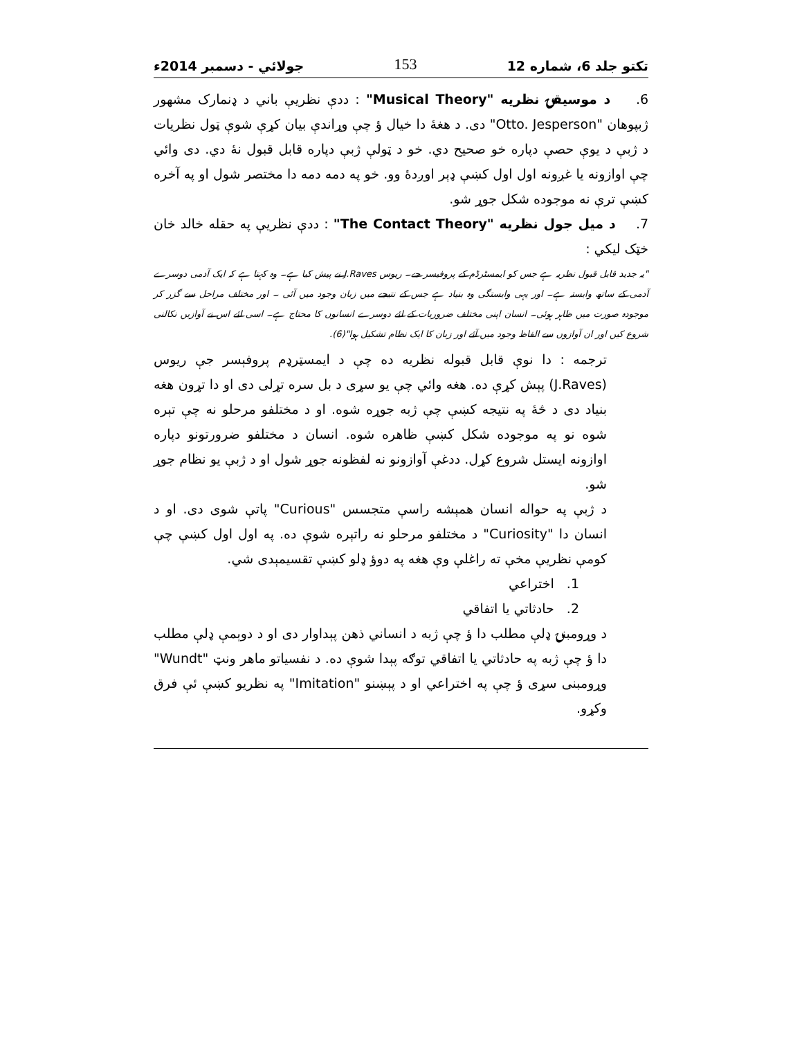تکتو جلد 6، شماره 12 153 جولائي - دسمبر 2014ء
6. د موسيقۍ نظريه "Musical Theory" : ددې نظريې باني د ډنمارک مشهور ژبپوهان "Otto. Jesperson" دی. د هغهٔ دا خيال ؤ چې وړاندې بيان کړې شوې ټول نظريات د ژبې د يوې حصې دپاره خو صحيح دي. خو د ټولې ژبې دپاره قابل قبول نهٔ دي. دی وائي چې اوازونه يا غږونه اول اول کښې ډېر اوږدهٔ وو. خو په دمه دمه دا مختصر شول او په آخره کښې ترې نه موجوده شکل جوړ شو.
7. د ميل جول نظريه "The Contact Theory" : ددې نظريې په حقله خالد خان خټک ليکي :
"يہ جديد قابل قبول نظريہ ہے جس کو ايمسٹرڈم کے پروفيسر جے۔ ريوس J.Raves نے پيش کيا ہے۔ وہ کہتا ہے کہ ايک آدمی دوسرے آدمی کے ساتھ وابستہ ہے۔ اور يہی وابستگی وہ بنياد ہے جس کے نتيجے ميں زبان وجود ميں آئی ۔ اور مختلف مراحل سے گزر کر موجودہ صورت ميں ظاہر ہوئی۔ انسان اپنی مختلف ضروريات کے لئے دوسرے انسانوں کا محتاج ہے۔ اسی لئے اس نے آوازيں نکالنی شروع کيں اور ان آوازوں سے الفاظ وجود ميں آئے اور زبان کا ايک نظام تشکيل ہوا"(6).
ترجمه : دا نوې قابل قبوله نظريه ده چې د ايمسټرډم پروفېسر جې ريوس (J.Raves) پېش کړې ده. هغه وائي چې يو سړی د بل سره تړلی دی او دا تړون هغه بنياد دی د څهٔ په نتيجه کښې چې ژبه جوړه شوه. او د مختلفو مرحلو نه چې تېره شوه نو په موجوده شکل کښې ظاهره شوه. انسان د مختلفو ضرورتونو دپاره اوازونه ايستل شروع کړل. ددغې آوازونو نه لفظونه جوړ شول او د ژبې يو نظام جوړ شو.
د ژبې په حواله انسان همېشه راسې متجسس "Curious" پاتې شوی دی. او د انسان دا "Curiosity" د مختلفو مرحلو نه راتېره شوې ده. په اول اول کښې چې کومې نظريې مخې ته راغلې وې هغه په دوؤ ډلو کښې تقسيمېدی شي.
1. اختراعي
2. حادثاتي يا اتفاقي
د وړومبنۍ ډلې مطلب دا ؤ چې ژبه د انساني ذهن پېداوار دی او د دوېمې ډلې مطلب دا ؤ چې ژبه په حادثاتي يا اتفاقي توګه پېدا شوې ده. د نفسياتو ماهر ونټ "Wundt" وړومبنی سړی ؤ چې په اختراعي او د پېښنو "Imitation" په نظريو کښې ئې فرق وکړو.